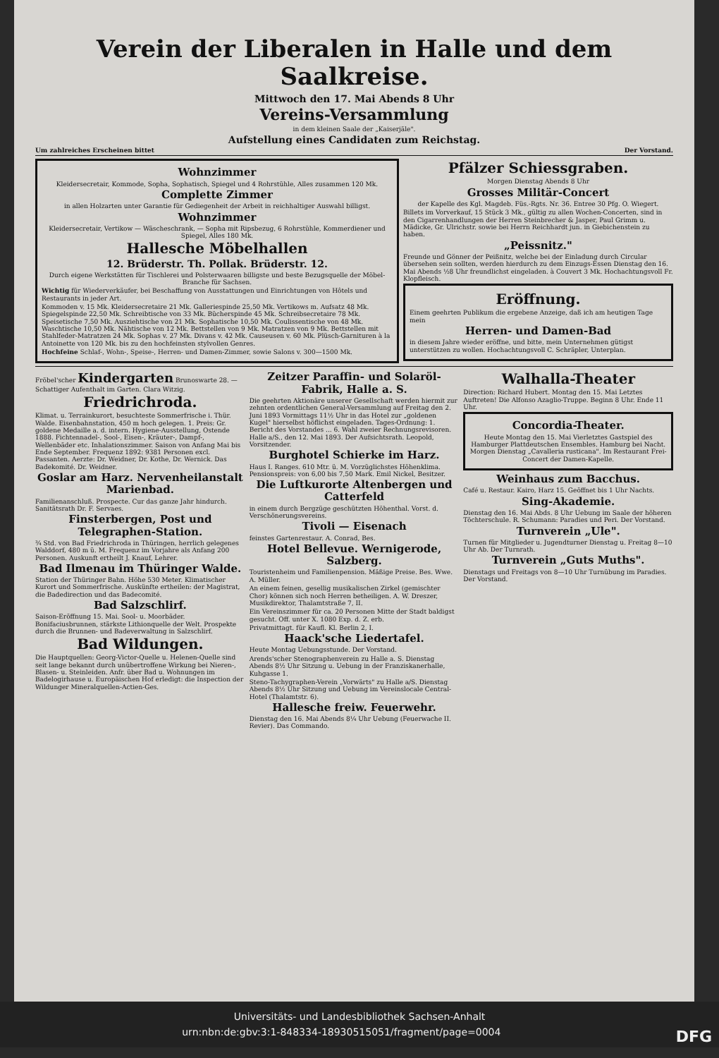Verein der Liberalen in Halle und dem Saalkreise.
Mittwoch den 17. Mai Abends 8 Uhr
Vereins-Versammlung
in dem kleinen Saale der „Kaiserjäle".
Aufstellung eines Candidaten zum Reichstag.
Um zahlreiches Erscheinen bittet Der Vorstand.
Wohnzimmer
Kleidersecretair, Kommode, Sopha, Sophatisch, Spiegel und 4 Rohrstühle, Alles zusammen 120 Mk.
Complette Zimmer
in allen Holzarten unter Garantie für Gediegenheit der Arbeit in reichhaltiger Auswahl billigst.
Wohnzimmer
Kleidersecretair, Vertikow — Wäscheschrank, — Sopha mit Ripsbezug, 6 Rohrstühle, Kommerdiener und Spiegel, Alles 180 Mk.
Hallesche Möbelhallen
12. Brüderstr. Th. Pollak. Brüderstr. 12.
Durch eigene Werkstätten für Tischlerei und Polsterwaaren billigste und beste Bezugsquelle der Möbel-Branche für Sachsen.
Wichtig für Wiederverkäufer, bei Beschaffung von Ausstattungen und Einrichtungen von Hôtels und Restaurants in jeder Art.
Kommoden v. 15 Mk. Kleidersecretaire 21 Mk. Galleriespinde 25,50 Mk. Vertikows m. Aufsatz 48 Mk. Spiegelspinde 22,50 Mk. Schreibtische von 33 Mk. Bücherspinde 45 Mk. Schreibsecretaire 78 Mk. Speisetische 7,50 Mk. Ausziehtische von 21 Mk. Sophatische 10,50 Mk. Coulissentische von 48 Mk. Waschtische 10,50 Mk. Nähtische von 12 Mk. Bettstellen von 9 Mk. Matratzen von 9 Mk. Bettstellen mit Stahlfeder-Matratzen 24 Mk. Sophas v. 27 Mk. Divans v. 42 Mk. Causeusen v. 60 Mk. Plüsch-Garnituren à la Antoinette von 120 Mk. bis zu den hochfeinsten stylvollen Genres.
Hochfeine Schlaf-, Wohn-, Speise-, Herren- und Damen-Zimmer, sowie Salons v. 300—1500 Mk.
Pfälzer Schiessgraben.
Morgen Dienstag Abends 8 Uhr
Grosses Militär-Concert
der Kapelle des Kgl. Magdeb. Füs.-Rgts. Nr. 36. Entree 30 Pfg. O. Wiegert.
Billets im Vorverkauf, 15 Stück 3 Mk., gültig zu allen Wochen-Concerten, sind in den Cigarrenhandlungen der Herren Steinbrecher & Jasper, Paul Grimm u. Mädicke, Gr. Ulrichstr. sowie bei Herrn Reichhardt jun. in Giebichenstein zu haben.
„Peissnitz."
Freunde und Gönner der Peißnitz, welche bei der Einladung durch Circular übersehen sein sollten, werden hierdurch zu dem Einzugs-Essen Dienstag den 16. Mai Abends ½8 Uhr freundlichst eingeladen. à Couvert 3 Mk. Hochachtungsvoll Fr. Klopfleisch.
Eröffnung.
Einem geehrten Publikum die ergebene Anzeige, daß ich am heutigen Tage mein
Herren- und Damen-Bad
in diesem Jahre wieder eröffne, und bitte, mein Unternehmen gütigst unterstützen zu wollen. Hochachtungsvoll C. Schräpler, Unterplan.
Fröbel'scher Kindergarten Brunoswarte 28. — Schattiger Aufenthalt im Garten. Clara Witzig.
Friedrichroda.
Klimat. u. Terrainkurort, besuchteste Sommerfrische i. Thür. Walde. Eisenbahnstation, 450 m hoch gelegen. 1. Preis: Gr. goldene Medaille a. d. intern. Hygiene-Ausstellung, Ostende 1888. Fichtennadel-, Sool-, Eisen-, Kräuter-, Dampf-, Wellenbäder etc. Inhalationszimmer. Saison von Anfang Mai bis Ende September. Frequenz 1892: 9381 Personen excl. Passanten. Aerzte: Dr. Weidner, Dr. Kothe, Dr. Wernick. Das Badekomité. Dr. Weidner.
Goslar am Harz. Nervenheilanstalt Marienbad.
Familienanschluß. Prospecte. Cur das ganze Jahr hindurch. Sanitätsrath Dr. F. Servaes.
Finsterbergen, Post und Telegraphen-Station.
¾ Std. von Bad Friedrichroda in Thüringen, herrlich gelegenes Walddorf, 480 m ü. M. Frequenz im Vorjahre als Anfang 200 Personen. Auskunft ertheilt J. Knauf, Lehrer.
Bad Ilmenau im Thüringer Walde.
Station der Thüringer Bahn. Höhe 530 Meter. Klimatischer Kurort und Sommerfrische. Auskünfte ertheilen: der Magistrat, die Badedirection und das Badecomité.
Bad Salzschlirf.
Saison-Eröffnung 15. Mai. Sool- u. Moorbäder. Bonifaciusbrunnen, stärkste Lithionquelle der Welt. Prospekte durch die Brunnen- und Badeverwaltung in Salzschlirf.
Bad Wildungen.
Die Hauptquellen: Georg-Victor-Quelle u. Helenen-Quelle sind seit lange bekannt durch unübertroffene Wirkung bei Nieren-, Blasen- u. Steinleiden. Anfr. über Bad u. Wohnungen im Badelogirhause u. Europäischen Hof erledigt: die Inspection der Wildunger Mineralquellen-Actien-Ges.
Zeitzer Paraffin- und Solaröl-Fabrik, Halle a. S.
Die geehrten Aktionäre unserer Gesellschaft werden hiermit zur zehnten ordentlichen General-Versammlung auf Freitag den 2. Juni 1893 Vormittags 11½ Uhr in das Hotel zur „goldenen Kugel" hierselbst höflichst eingeladen. Tages-Ordnung: 1. Bericht des Vorstandes ... 6. Wahl zweier Rechnungsrevisoren. Halle a/S., den 12. Mai 1893. Der Aufsichtsrath. Leopold, Vorsitzender.
Burghotel Schierke im Harz.
Haus I. Ranges. 610 Mtr. ü. M. Vorzüglichstes Höhenklima. Pensionspreis: von 6,00 bis 7,50 Mark. Emil Nickel, Besitzer.
Die Luftkurorte Altenbergen und Catterfeld
in einem durch Bergzüge geschützten Höhenthal. Vorst. d. Verschönerungsvereins.
Tivoli — Eisenach
feinstes Gartenrestaur. A. Conrad, Bes.
Hotel Bellevue. Wernigerode, Salzberg.
Touristenheim und Familienpension. Mäßige Preise. Bes. Wwe. A. Müller.
An einem feinen, gesellig musikalischen Zirkel (gemischter Chor) können sich noch Herren betheiligen. A. W. Dreszer, Musikdirektor, Thalamtstraße 7, II.
Ein Vereinszimmer für ca. 20 Personen Mitte der Stadt baldigst gesucht. Off. unter X. 1080 Exp. d. Z. erb.
Privatmittagt. für Kaufl. Kl. Berlin 2, I.
Haack'sche Liedertafel.
Heute Montag Uebungsstunde. Der Vorstand.
Arends'scher Stenographenverein zu Halle a. S. Dienstag Abends 8½ Uhr Sitzung u. Uebung in der Franziskanerhalle, Kuhgasse 1.
Steno-Tachygraphen-Verein „Vorwärts" zu Halle a/S. Dienstag Abends 8½ Uhr Sitzung und Uebung im Vereinslocale Central-Hotel (Thalamtstr. 6).
Hallesche freiw. Feuerwehr.
Dienstag den 16. Mai Abends 8¼ Uhr Uebung (Feuerwache II. Revier). Das Commando.
Walhalla-Theater
Direction: Richard Hubert. Montag den 15. Mai Letztes Auftreten! Die Alfonso Azaglio-Truppe. Beginn 8 Uhr. Ende 11 Uhr.
Concordia-Theater.
Heute Montag den 15. Mai Vierletztes Gastspiel des Hamburger Plattdeutschen Ensembles. Hamburg bei Nacht. Morgen Dienstag „Cavalleria rusticana". Im Restaurant Frei-Concert der Damen-Kapelle.
Weinhaus zum Bacchus.
Café u. Restaur. Kairo, Harz 15. Geöffnet bis 1 Uhr Nachts.
Sing-Akademie.
Dienstag den 16. Mai Abds. 8 Uhr Uebung im Saale der höheren Töchterschule. R. Schumann: Paradies und Peri. Der Vorstand.
Turnverein „Ule".
Turnen für Mitglieder u. Jugendturner Dienstag u. Freitag 8—10 Uhr Ab. Der Turnrath.
Turnverein „Guts Muths".
Dienstags und Freitags von 8—10 Uhr Turnübung im Paradies. Der Vorstand.
Universitäts- und Landesbibliothek Sachsen-Anhalt
urn:nbn:de:gbv:3:1-848334-18930515051/fragment/page=0004 DFG